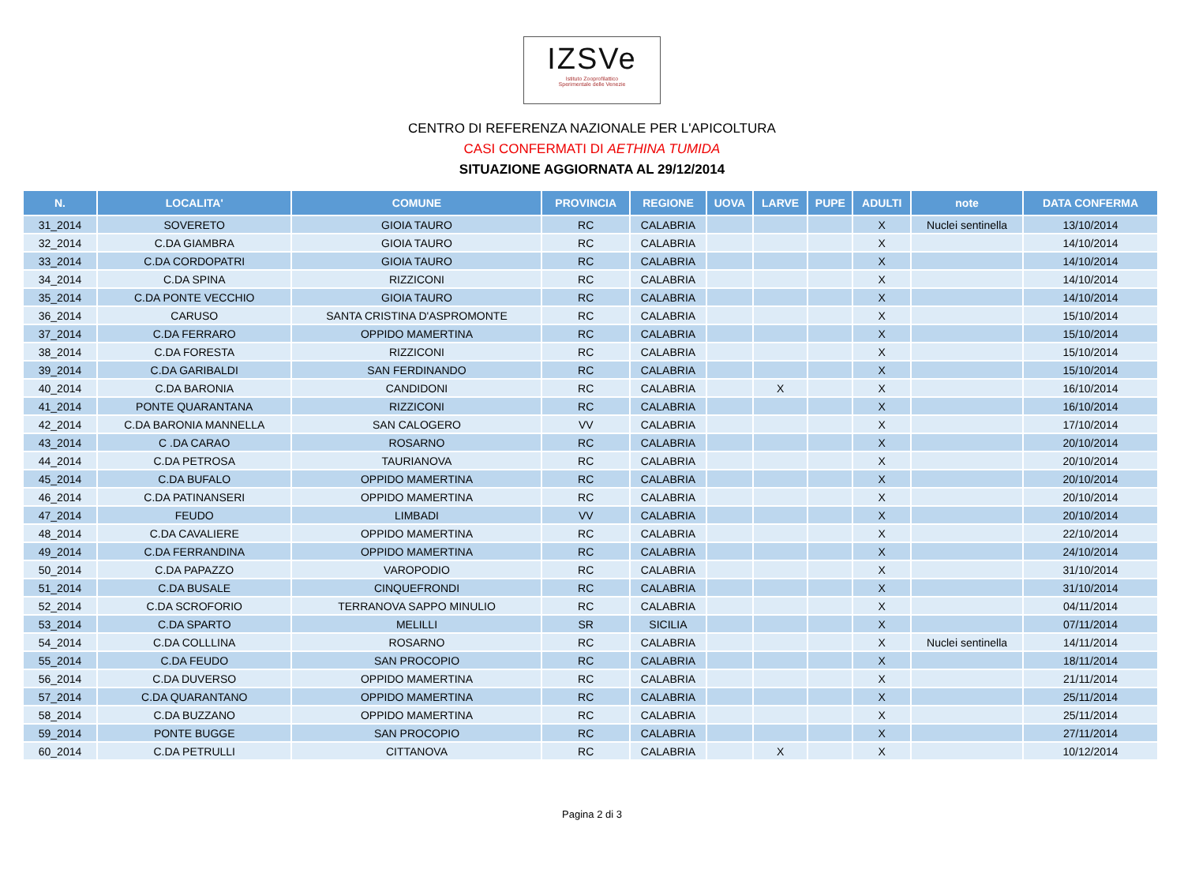IZSVe
Istituto Zooprofilattico
Sperimentale delle Venezie
CENTRO DI REFERENZA NAZIONALE PER L'APICOLTURA
CASI CONFERMATI DI AETHINA TUMIDA
SITUAZIONE AGGIORNATA AL 29/12/2014
| N. | LOCALITA' | COMUNE | PROVINCIA | REGIONE | UOVA | LARVE | PUPE | ADULTI | note | DATA CONFERMA |
| --- | --- | --- | --- | --- | --- | --- | --- | --- | --- | --- |
| 31_2014 | SOVERETO | GIOIA TAURO | RC | CALABRIA | | | | X | Nuclei sentinella | 13/10/2014 |
| 32_2014 | C.DA GIAMBRA | GIOIA TAURO | RC | CALABRIA | | | | X | | 14/10/2014 |
| 33_2014 | C.DA CORDOPATRI | GIOIA TAURO | RC | CALABRIA | | | | X | | 14/10/2014 |
| 34_2014 | C.DA SPINA | RIZZICONI | RC | CALABRIA | | | | X | | 14/10/2014 |
| 35_2014 | C.DA PONTE VECCHIO | GIOIA TAURO | RC | CALABRIA | | | | X | | 14/10/2014 |
| 36_2014 | CARUSO | SANTA CRISTINA D'ASPROMONTE | RC | CALABRIA | | | | X | | 15/10/2014 |
| 37_2014 | C.DA FERRARO | OPPIDO MAMERTINA | RC | CALABRIA | | | | X | | 15/10/2014 |
| 38_2014 | C.DA FORESTA | RIZZICONI | RC | CALABRIA | | | | X | | 15/10/2014 |
| 39_2014 | C.DA GARIBALDI | SAN FERDINANDO | RC | CALABRIA | | | | X | | 15/10/2014 |
| 40_2014 | C.DA BARONIA | CANDIDONI | RC | CALABRIA | | X | | X | | 16/10/2014 |
| 41_2014 | PONTE QUARANTANA | RIZZICONI | RC | CALABRIA | | | | X | | 16/10/2014 |
| 42_2014 | C.DA BARONIA MANNELLA | SAN CALOGERO | VV | CALABRIA | | | | X | | 17/10/2014 |
| 43_2014 | C .DA CARAO | ROSARNO | RC | CALABRIA | | | | X | | 20/10/2014 |
| 44_2014 | C.DA PETROSA | TAURIANOVA | RC | CALABRIA | | | | X | | 20/10/2014 |
| 45_2014 | C.DA BUFALO | OPPIDO MAMERTINA | RC | CALABRIA | | | | X | | 20/10/2014 |
| 46_2014 | C.DA PATINANSERI | OPPIDO MAMERTINA | RC | CALABRIA | | | | X | | 20/10/2014 |
| 47_2014 | FEUDO | LIMBADI | VV | CALABRIA | | | | X | | 20/10/2014 |
| 48_2014 | C.DA CAVALIERE | OPPIDO MAMERTINA | RC | CALABRIA | | | | X | | 22/10/2014 |
| 49_2014 | C.DA FERRANDINA | OPPIDO MAMERTINA | RC | CALABRIA | | | | X | | 24/10/2014 |
| 50_2014 | C.DA PAPAZZO | VAROPODIO | RC | CALABRIA | | | | X | | 31/10/2014 |
| 51_2014 | C.DA BUSALE | CINQUEFRONDI | RC | CALABRIA | | | | X | | 31/10/2014 |
| 52_2014 | C.DA SCROFORIO | TERRANOVA SAPPO MINULIO | RC | CALABRIA | | | | X | | 04/11/2014 |
| 53_2014 | C.DA SPARTO | MELILLI | SR | SICILIA | | | | X | | 07/11/2014 |
| 54_2014 | C.DA COLLLINA | ROSARNO | RC | CALABRIA | | | | X | Nuclei sentinella | 14/11/2014 |
| 55_2014 | C.DA FEUDO | SAN PROCOPIO | RC | CALABRIA | | | | X | | 18/11/2014 |
| 56_2014 | C.DA DUVERSO | OPPIDO MAMERTINA | RC | CALABRIA | | | | X | | 21/11/2014 |
| 57_2014 | C.DA QUARANTANO | OPPIDO MAMERTINA | RC | CALABRIA | | | | X | | 25/11/2014 |
| 58_2014 | C.DA BUZZANO | OPPIDO MAMERTINA | RC | CALABRIA | | | | X | | 25/11/2014 |
| 59_2014 | PONTE BUGGE | SAN PROCOPIO | RC | CALABRIA | | | | X | | 27/11/2014 |
| 60_2014 | C.DA PETRULLI | CITTANOVA | RC | CALABRIA | | X | | X | | 10/12/2014 |
Pagina 2 di 3